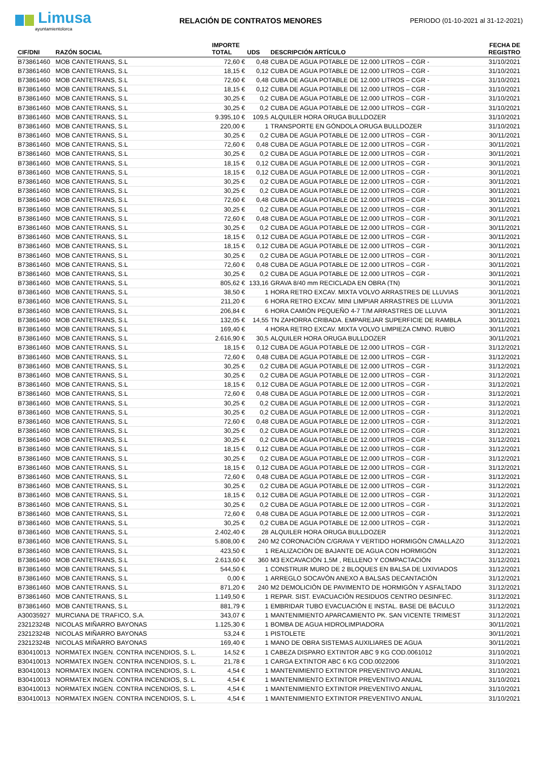Limusa
ayuntamientolorca
RELACIÓN DE CONTRATOS MENORES
PERIODO (01-10-2021 al 31-12-2021)
| CIF/DNI | RAZÓN SOCIAL | IMPORTE TOTAL | UDS | DESCRIPCIÓN ARTÍCULO | FECHA DE REGISTRO |
| --- | --- | --- | --- | --- | --- |
| B73861460 | MOB CANTETRANS, S.L | 72,60 € | 0,48 | CUBA DE AGUA POTABLE DE 12.000 LITROS – CGR - | 31/10/2021 |
| B73861460 | MOB CANTETRANS, S.L | 18,15 € | 0,12 | CUBA DE AGUA POTABLE DE 12.000 LITROS – CGR - | 31/10/2021 |
| B73861460 | MOB CANTETRANS, S.L | 72,60 € | 0,48 | CUBA DE AGUA POTABLE DE 12.000 LITROS – CGR - | 31/10/2021 |
| B73861460 | MOB CANTETRANS, S.L | 18,15 € | 0,12 | CUBA DE AGUA POTABLE DE 12.000 LITROS – CGR - | 31/10/2021 |
| B73861460 | MOB CANTETRANS, S.L | 30,25 € | 0,2 | CUBA DE AGUA POTABLE DE 12.000 LITROS – CGR - | 31/10/2021 |
| B73861460 | MOB CANTETRANS, S.L | 30,25 € | 0,2 | CUBA DE AGUA POTABLE DE 12.000 LITROS – CGR - | 31/10/2021 |
| B73861460 | MOB CANTETRANS, S.L | 9.395,10 € | 109,5 | ALQUILER HORA ORUGA BULLDOZER | 31/10/2021 |
| B73861460 | MOB CANTETRANS, S.L | 220,00 € | 1 | TRANSPORTE EN GÓNDOLA ORUGA BULLDOZER | 31/10/2021 |
| B73861460 | MOB CANTETRANS, S.L | 30,25 € | 0,2 | CUBA DE AGUA POTABLE DE 12.000 LITROS – CGR - | 30/11/2021 |
| B73861460 | MOB CANTETRANS, S.L | 72,60 € | 0,48 | CUBA DE AGUA POTABLE DE 12.000 LITROS – CGR - | 30/11/2021 |
| B73861460 | MOB CANTETRANS, S.L | 30,25 € | 0,2 | CUBA DE AGUA POTABLE DE 12.000 LITROS – CGR - | 30/11/2021 |
| B73861460 | MOB CANTETRANS, S.L | 18,15 € | 0,12 | CUBA DE AGUA POTABLE DE 12.000 LITROS – CGR - | 30/11/2021 |
| B73861460 | MOB CANTETRANS, S.L | 18,15 € | 0,12 | CUBA DE AGUA POTABLE DE 12.000 LITROS – CGR - | 30/11/2021 |
| B73861460 | MOB CANTETRANS, S.L | 30,25 € | 0,2 | CUBA DE AGUA POTABLE DE 12.000 LITROS – CGR - | 30/11/2021 |
| B73861460 | MOB CANTETRANS, S.L | 30,25 € | 0,2 | CUBA DE AGUA POTABLE DE 12.000 LITROS – CGR - | 30/11/2021 |
| B73861460 | MOB CANTETRANS, S.L | 72,60 € | 0,48 | CUBA DE AGUA POTABLE DE 12.000 LITROS – CGR - | 30/11/2021 |
| B73861460 | MOB CANTETRANS, S.L | 30,25 € | 0,2 | CUBA DE AGUA POTABLE DE 12.000 LITROS – CGR - | 30/11/2021 |
| B73861460 | MOB CANTETRANS, S.L | 72,60 € | 0,48 | CUBA DE AGUA POTABLE DE 12.000 LITROS – CGR - | 30/11/2021 |
| B73861460 | MOB CANTETRANS, S.L | 30,25 € | 0,2 | CUBA DE AGUA POTABLE DE 12.000 LITROS – CGR - | 30/11/2021 |
| B73861460 | MOB CANTETRANS, S.L | 18,15 € | 0,12 | CUBA DE AGUA POTABLE DE 12.000 LITROS – CGR - | 30/11/2021 |
| B73861460 | MOB CANTETRANS, S.L | 18,15 € | 0,12 | CUBA DE AGUA POTABLE DE 12.000 LITROS – CGR - | 30/11/2021 |
| B73861460 | MOB CANTETRANS, S.L | 30,25 € | 0,2 | CUBA DE AGUA POTABLE DE 12.000 LITROS – CGR - | 30/11/2021 |
| B73861460 | MOB CANTETRANS, S.L | 72,60 € | 0,48 | CUBA DE AGUA POTABLE DE 12.000 LITROS – CGR - | 30/11/2021 |
| B73861460 | MOB CANTETRANS, S.L | 30,25 € | 0,2 | CUBA DE AGUA POTABLE DE 12.000 LITROS – CGR - | 30/11/2021 |
| B73861460 | MOB CANTETRANS, S.L | 805,62 € | 133,16 | GRAVA 8/40 mm RECICLADA EN OBRA (TN) | 30/11/2021 |
| B73861460 | MOB CANTETRANS, S.L | 38,50 € | 1 | HORA RETRO EXCAV. MIXTA VOLVO ARRASTRES DE LLUVIAS | 30/11/2021 |
| B73861460 | MOB CANTETRANS, S.L | 211,20 € | 6 | HORA RETRO EXCAV. MINI LIMPIAR ARRASTRES DE LLUVIA | 30/11/2021 |
| B73861460 | MOB CANTETRANS, S.L | 206,84 € | 6 | HORA CAMIÓN PEQUEÑO 4-7 T/M ARRASTRES DE LLUVIA | 30/11/2021 |
| B73861460 | MOB CANTETRANS, S.L | 132,05 € | 14,55 | TN ZAHORRA CRIBADA. EMPAREJAR SUPERFICIE DE RAMBLA | 30/11/2021 |
| B73861460 | MOB CANTETRANS, S.L | 169,40 € | 4 | HORA RETRO EXCAV. MIXTA VOLVO LIMPIEZA CMNO. RUBIO | 30/11/2021 |
| B73861460 | MOB CANTETRANS, S.L | 2.616,90 € | 30,5 | ALQUILER HORA ORUGA BULLDOZER | 30/11/2021 |
| B73861460 | MOB CANTETRANS, S.L | 18,15 € | 0,12 | CUBA DE AGUA POTABLE DE 12.000 LITROS – CGR - | 31/12/2021 |
| B73861460 | MOB CANTETRANS, S.L | 72,60 € | 0,48 | CUBA DE AGUA POTABLE DE 12.000 LITROS – CGR - | 31/12/2021 |
| B73861460 | MOB CANTETRANS, S.L | 30,25 € | 0,2 | CUBA DE AGUA POTABLE DE 12.000 LITROS – CGR - | 31/12/2021 |
| B73861460 | MOB CANTETRANS, S.L | 30,25 € | 0,2 | CUBA DE AGUA POTABLE DE 12.000 LITROS – CGR - | 31/12/2021 |
| B73861460 | MOB CANTETRANS, S.L | 18,15 € | 0,12 | CUBA DE AGUA POTABLE DE 12.000 LITROS – CGR - | 31/12/2021 |
| B73861460 | MOB CANTETRANS, S.L | 72,60 € | 0,48 | CUBA DE AGUA POTABLE DE 12.000 LITROS – CGR - | 31/12/2021 |
| B73861460 | MOB CANTETRANS, S.L | 30,25 € | 0,2 | CUBA DE AGUA POTABLE DE 12.000 LITROS – CGR - | 31/12/2021 |
| B73861460 | MOB CANTETRANS, S.L | 30,25 € | 0,2 | CUBA DE AGUA POTABLE DE 12.000 LITROS – CGR - | 31/12/2021 |
| B73861460 | MOB CANTETRANS, S.L | 72,60 € | 0,48 | CUBA DE AGUA POTABLE DE 12.000 LITROS – CGR - | 31/12/2021 |
| B73861460 | MOB CANTETRANS, S.L | 30,25 € | 0,2 | CUBA DE AGUA POTABLE DE 12.000 LITROS – CGR - | 31/12/2021 |
| B73861460 | MOB CANTETRANS, S.L | 30,25 € | 0,2 | CUBA DE AGUA POTABLE DE 12.000 LITROS – CGR - | 31/12/2021 |
| B73861460 | MOB CANTETRANS, S.L | 18,15 € | 0,12 | CUBA DE AGUA POTABLE DE 12.000 LITROS – CGR - | 31/12/2021 |
| B73861460 | MOB CANTETRANS, S.L | 30,25 € | 0,2 | CUBA DE AGUA POTABLE DE 12.000 LITROS – CGR - | 31/12/2021 |
| B73861460 | MOB CANTETRANS, S.L | 18,15 € | 0,12 | CUBA DE AGUA POTABLE DE 12.000 LITROS – CGR - | 31/12/2021 |
| B73861460 | MOB CANTETRANS, S.L | 72,60 € | 0,48 | CUBA DE AGUA POTABLE DE 12.000 LITROS – CGR - | 31/12/2021 |
| B73861460 | MOB CANTETRANS, S.L | 30,25 € | 0,2 | CUBA DE AGUA POTABLE DE 12.000 LITROS – CGR - | 31/12/2021 |
| B73861460 | MOB CANTETRANS, S.L | 18,15 € | 0,12 | CUBA DE AGUA POTABLE DE 12.000 LITROS – CGR - | 31/12/2021 |
| B73861460 | MOB CANTETRANS, S.L | 30,25 € | 0,2 | CUBA DE AGUA POTABLE DE 12.000 LITROS – CGR - | 31/12/2021 |
| B73861460 | MOB CANTETRANS, S.L | 72,60 € | 0,48 | CUBA DE AGUA POTABLE DE 12.000 LITROS – CGR - | 31/12/2021 |
| B73861460 | MOB CANTETRANS, S.L | 30,25 € | 0,2 | CUBA DE AGUA POTABLE DE 12.000 LITROS – CGR - | 31/12/2021 |
| B73861460 | MOB CANTETRANS, S.L | 2.402,40 € | 28 | ALQUILER HORA ORUGA BULLDOZER | 31/12/2021 |
| B73861460 | MOB CANTETRANS, S.L | 5.808,00 € | 240 | M2 CORONACIÓN C/GRAVA Y VERTIDO HORMIGÓN C/MALLAZO | 31/12/2021 |
| B73861460 | MOB CANTETRANS, S.L | 423,50 € | 1 | REALIZACIÓN DE BAJANTE DE AGUA CON HORMIGÓN | 31/12/2021 |
| B73861460 | MOB CANTETRANS, S.L | 2.613,60 € | 360 | M3 EXCAVACIÓN 1,5M , RELLENO Y COMPACTACIÓN | 31/12/2021 |
| B73861460 | MOB CANTETRANS, S.L | 544,50 € | 1 | CONSTRUIR MURO DE 2 BLOQUES EN BALSA DE LIXIVIADOS | 31/12/2021 |
| B73861460 | MOB CANTETRANS, S.L | 0,00 € | 1 | ARREGLO SOCAVÓN ANEXO A BALSAS DECANTACIÓN | 31/12/2021 |
| B73861460 | MOB CANTETRANS, S.L | 871,20 € | 240 | M2 DEMOLICIÓN DE PAVIMENTO DE HORMIGÓN Y ASFALTADO | 31/12/2021 |
| B73861460 | MOB CANTETRANS, S.L | 1.149,50 € | 1 | REPAR. SIST. EVACUACIÓN RESIDUOS CENTRO DESINFEC. | 31/12/2021 |
| B73861460 | MOB CANTETRANS, S.L | 881,79 € | 1 | EMBRIDAR TUBO EVACUACIÓN E INSTAL. BASE DE BÁCULO | 31/12/2021 |
| A30035927 | MURCIANA DE TRAFICO, S.A. | 343,07 € | 1 | MANTENIMIENTO APARCAMIENTO PK. SAN VICENTE TRIMEST | 31/12/2021 |
| 23212324B | NICOLAS MIÑARRO BAYONAS | 1.125,30 € | 1 | BOMBA DE AGUA HIDROLIMPIADORA | 30/11/2021 |
| 23212324B | NICOLAS MIÑARRO BAYONAS | 53,24 € | 1 | PISTOLETE | 30/11/2021 |
| 23212324B | NICOLAS MIÑARRO BAYONAS | 169,40 € | 1 | MANO DE OBRA SISTEMAS AUXILIARES DE AGUA | 30/11/2021 |
| B30410013 | NORMATEX INGEN. CONTRA INCENDIOS, S. L. | 14,52 € | 1 | CABEZA DISPARO EXTINTOR ABC 9 KG COD.0061012 | 31/10/2021 |
| B30410013 | NORMATEX INGEN. CONTRA INCENDIOS, S. L. | 21,78 € | 1 | CARGA EXTINTOR ABC 6 KG COD.0022006 | 31/10/2021 |
| B30410013 | NORMATEX INGEN. CONTRA INCENDIOS, S. L. | 4,54 € | 1 | MANTENIMIENTO EXTINTOR PREVENTIVO ANUAL | 31/10/2021 |
| B30410013 | NORMATEX INGEN. CONTRA INCENDIOS, S. L. | 4,54 € | 1 | MANTENIMIENTO EXTINTOR PREVENTIVO ANUAL | 31/10/2021 |
| B30410013 | NORMATEX INGEN. CONTRA INCENDIOS, S. L. | 4,54 € | 1 | MANTENIMIENTO EXTINTOR PREVENTIVO ANUAL | 31/10/2021 |
| B30410013 | NORMATEX INGEN. CONTRA INCENDIOS, S. L. | 4,54 € | 1 | MANTENIMIENTO EXTINTOR PREVENTIVO ANUAL | 31/10/2021 |